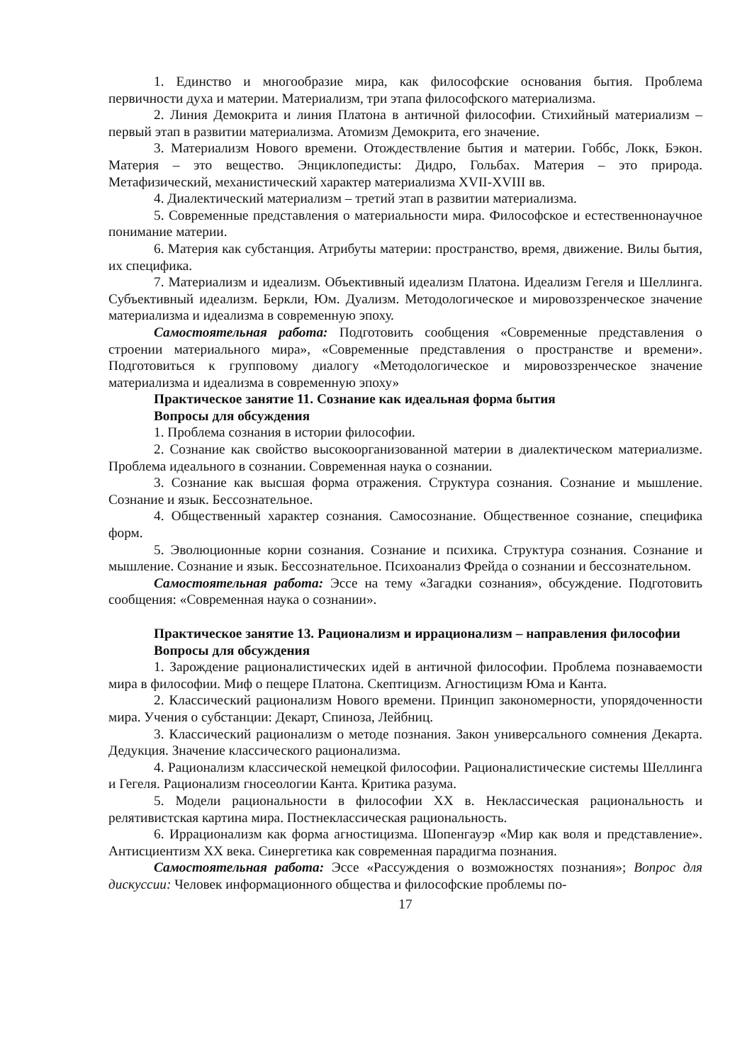1. Единство и многообразие мира, как философские основания бытия. Проблема первичности духа и материи. Материализм, три этапа философского материализма.
2. Линия Демокрита и линия Платона в античной философии. Стихийный материализм – первый этап в развитии материализма. Атомизм Демокрита, его значение.
3. Материализм Нового времени. Отождествление бытия и материи. Гоббс, Локк, Бэкон. Материя – это вещество. Энциклопедисты: Дидро, Гольбах. Материя – это природа. Метафизический, механистический характер материализма XVII-XVIII вв.
4. Диалектический материализм – третий этап в развитии материализма.
5. Современные представления о материальности мира. Философское и естественнонаучное понимание материи.
6. Материя как субстанция. Атрибуты материи: пространство, время, движение. Вилы бытия, их специфика.
7. Материализм и идеализм. Объективный идеализм Платона. Идеализм Гегеля и Шеллинга. Субъективный идеализм. Беркли, Юм. Дуализм. Методологическое и мировоззренческое значение материализма и идеализма в современную эпоху.
Самостоятельная работа: Подготовить сообщения «Современные представления о строении материального мира», «Современные представления о пространстве и времени». Подготовиться к групповому диалогу «Методологическое и мировоззренческое значение материализма и идеализма в современную эпоху»
Практическое занятие 11. Сознание как идеальная форма бытия
Вопросы для обсуждения
1. Проблема сознания в истории философии.
2. Сознание как свойство высокоорганизованной материи в диалектическом материализме. Проблема идеального в сознании. Современная наука о сознании.
3. Сознание как высшая форма отражения. Структура сознания. Сознание и мышление. Сознание и язык. Бессознательное.
4. Общественный характер сознания. Самосознание. Общественное сознание, специфика форм.
5. Эволюционные корни сознания. Сознание и психика. Структура сознания. Сознание и мышление. Сознание и язык. Бессознательное. Психоанализ Фрейда о сознании и бессознательном.
Самостоятельная работа: Эссе на тему «Загадки сознания», обсуждение. Подготовить сообщения: «Современная наука о сознании».
Практическое занятие 13. Рационализм и иррационализм – направления философии
Вопросы для обсуждения
1. Зарождение рационалистических идей в античной философии. Проблема познаваемости мира в философии. Миф о пещере Платона. Скептицизм. Агностицизм Юма и Канта.
2. Классический рационализм Нового времени. Принцип закономерности, упорядоченности мира. Учения о субстанции: Декарт, Спиноза, Лейбниц.
3. Классический рационализм о методе познания. Закон универсального сомнения Декарта. Дедукция. Значение классического рационализма.
4. Рационализм классической немецкой философии. Рационалистические системы Шеллинга и Гегеля. Рационализм гносеологии Канта. Критика разума.
5. Модели рациональности в философии XX в. Неклассическая рациональность и релятивистская картина мира. Постнеклассическая рациональность.
6. Иррационализм как форма агностицизма. Шопенгауэр «Мир как воля и представление». Антисциентизм XX века. Синергетика как современная парадигма познания.
Самостоятельная работа: Эссе «Рассуждения о возможностях познания»; Вопрос для дискуссии: Человек информационного общества и философские проблемы по-
17